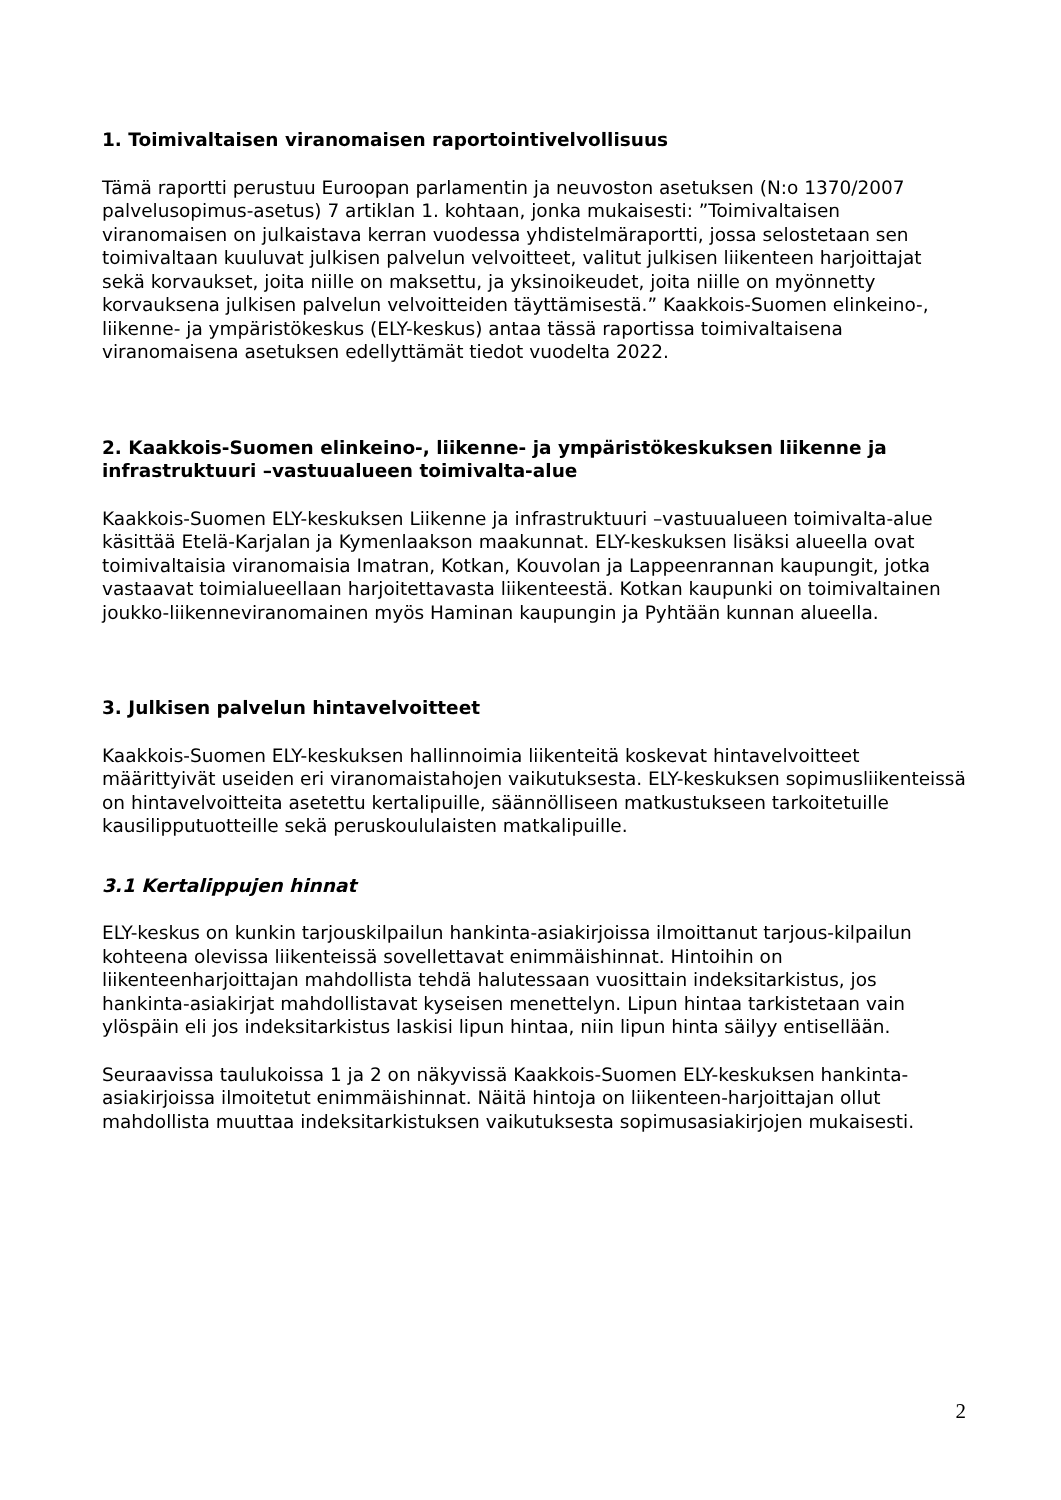1. Toimivaltaisen viranomaisen raportointivelvollisuus
Tämä raportti perustuu Euroopan parlamentin ja neuvoston asetuksen (N:o 1370/2007 palvelusopimus-asetus) 7 artiklan 1. kohtaan, jonka mukaisesti: ”Toimivaltaisen viranomaisen on julkaistava kerran vuodessa yhdistelmäraportti, jossa selostetaan sen toimivaltaan kuuluvat julkisen palvelun velvoitteet, valitut julkisen liikenteen harjoittajat sekä korvaukset, joita niille on maksettu, ja yksinoikeudet, joita niille on myönnetty korvauksena julkisen palvelun velvoitteiden täyttämisestä.” Kaakkois-Suomen elinkeino-, liikenne- ja ympäristökeskus (ELY-keskus) antaa tässä raportissa toimivaltaisena viranomaisena asetuksen edellyttämät tiedot vuodelta 2022.
2. Kaakkois-Suomen elinkeino-, liikenne- ja ympäristökeskuksen liikenne ja infrastruktuuri –vastuualueen toimivalta-alue
Kaakkois-Suomen ELY-keskuksen Liikenne ja infrastruktuuri –vastuualueen toimivalta-alue käsittää Etelä-Karjalan ja Kymenlaakson maakunnat. ELY-keskuksen lisäksi alueella ovat toimivaltaisia viranomaisia Imatran, Kotkan, Kouvolan ja Lappeenrannan kaupungit, jotka vastaavat toimialueellaan harjoitettavasta liikenteestä. Kotkan kaupunki on toimivaltainen joukko-liikenneviranomainen myös Haminan kaupungin ja Pyhtään kunnan alueella.
3. Julkisen palvelun hintavelvoitteet
Kaakkois-Suomen ELY-keskuksen hallinnoimia liikenteitä koskevat hintavelvoitteet määrittyivät useiden eri viranomaistahojen vaikutuksesta. ELY-keskuksen sopimusliikenteissä on hintavelvoitteita asetettu kertalipuille, säännölliseen matkustukseen tarkoitetuille kausilipputuotteille sekä peruskoululaisten matkalipuille.
3.1 Kertalippujen hinnat
ELY-keskus on kunkin tarjouskilpailun hankinta-asiakirjoissa ilmoittanut tarjous-kilpailun kohteena olevissa liikenteissä sovellettavat enimmäishinnat. Hintoihin on liikenteenharjoittajan mahdollista tehdä halutessaan vuosittain indeksitarkistus, jos hankinta-asiakirjat mahdollistavat kyseisen menettelyn. Lipun hintaa tarkistetaan vain ylöspäin eli jos indeksitarkistus laskisi lipun hintaa, niin lipun hinta säilyy entisellään.
Seuraavissa taulukoissa 1 ja 2 on näkyvissä Kaakkois-Suomen ELY-keskuksen hankinta-asiakirjoissa ilmoitetut enimmäishinnat. Näitä hintoja on liikenteen-harjoittajan ollut mahdollista muuttaa indeksitarkistuksen vaikutuksesta sopimusasiakirjojen mukaisesti.
2